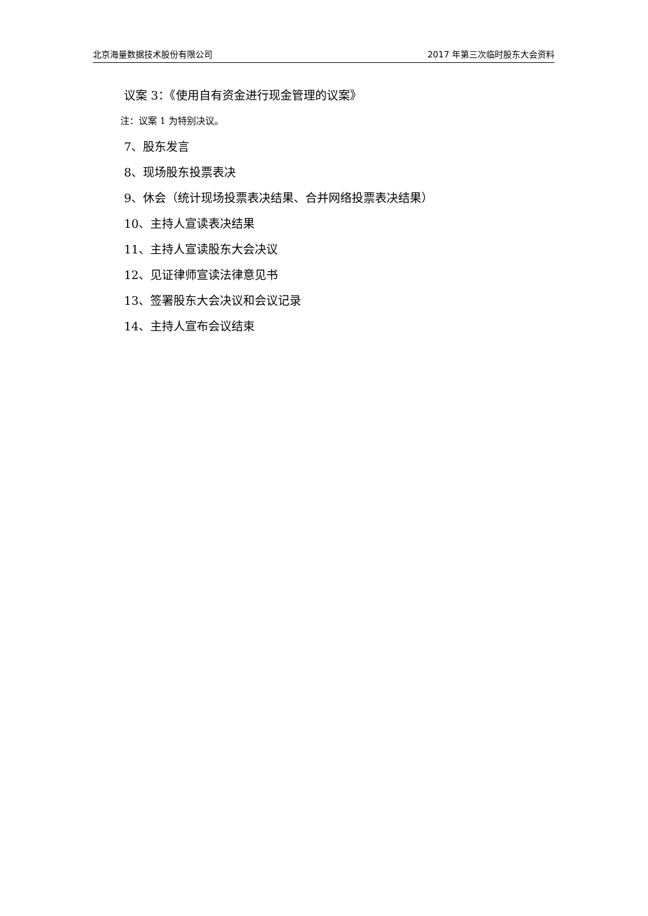北京海量数据技术股份有限公司 2017 年第三次临时股东大会资料
议案 3：《使用自有资金进行现金管理的议案》
注：议案 1 为特别决议。
7、股东发言
8、现场股东投票表决
9、休会（统计现场投票表决结果、合并网络投票表决结果）
10、主持人宣读表决结果
11、主持人宣读股东大会决议
12、见证律师宣读法律意见书
13、签署股东大会决议和会议记录
14、主持人宣布会议结束